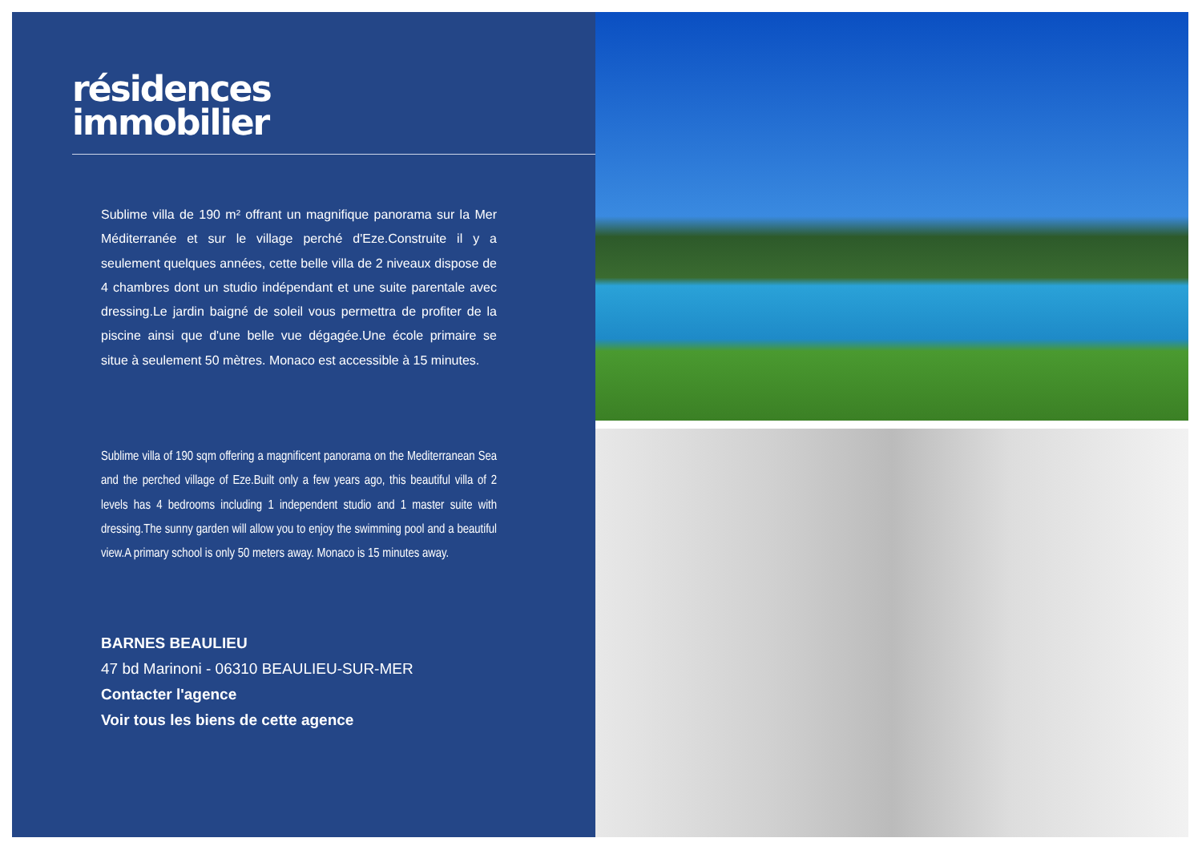résidences
immobilier
Sublime villa de 190 m² offrant un magnifique panorama sur la Mer Méditerranée et sur le village perché d'Eze.Construite il y a seulement quelques années, cette belle villa de 2 niveaux dispose de 4 chambres dont un studio indépendant et une suite parentale avec dressing.Le jardin baigné de soleil vous permettra de profiter de la piscine ainsi que d'une belle vue dégagée.Une école primaire se situe à seulement 50 mètres. Monaco est accessible à 15 minutes.
Sublime villa of 190 sqm offering a magnificent panorama on the Mediterranean Sea and the perched village of Eze.Built only a few years ago, this beautiful villa of 2 levels has 4 bedrooms including 1 independent studio and 1 master suite with dressing.The sunny garden will allow you to enjoy the swimming pool and a beautiful view.A primary school is only 50 meters away. Monaco is 15 minutes away.
BARNES BEAULIEU
47 bd Marinoni - 06310 BEAULIEU-SUR-MER
Contacter l'agence
Voir tous les biens de cette agence